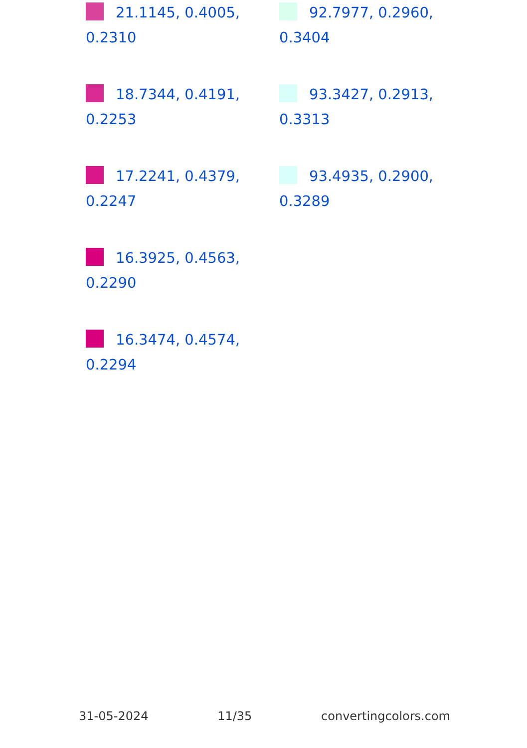21.1145, 0.4005, 0.2310
92.7977, 0.2960, 0.3404
18.7344, 0.4191, 0.2253
93.3427, 0.2913, 0.3313
17.2241, 0.4379, 0.2247
93.4935, 0.2900, 0.3289
16.3925, 0.4563, 0.2290
16.3474, 0.4574, 0.2294
31-05-2024 11/35 convertingcolors.com